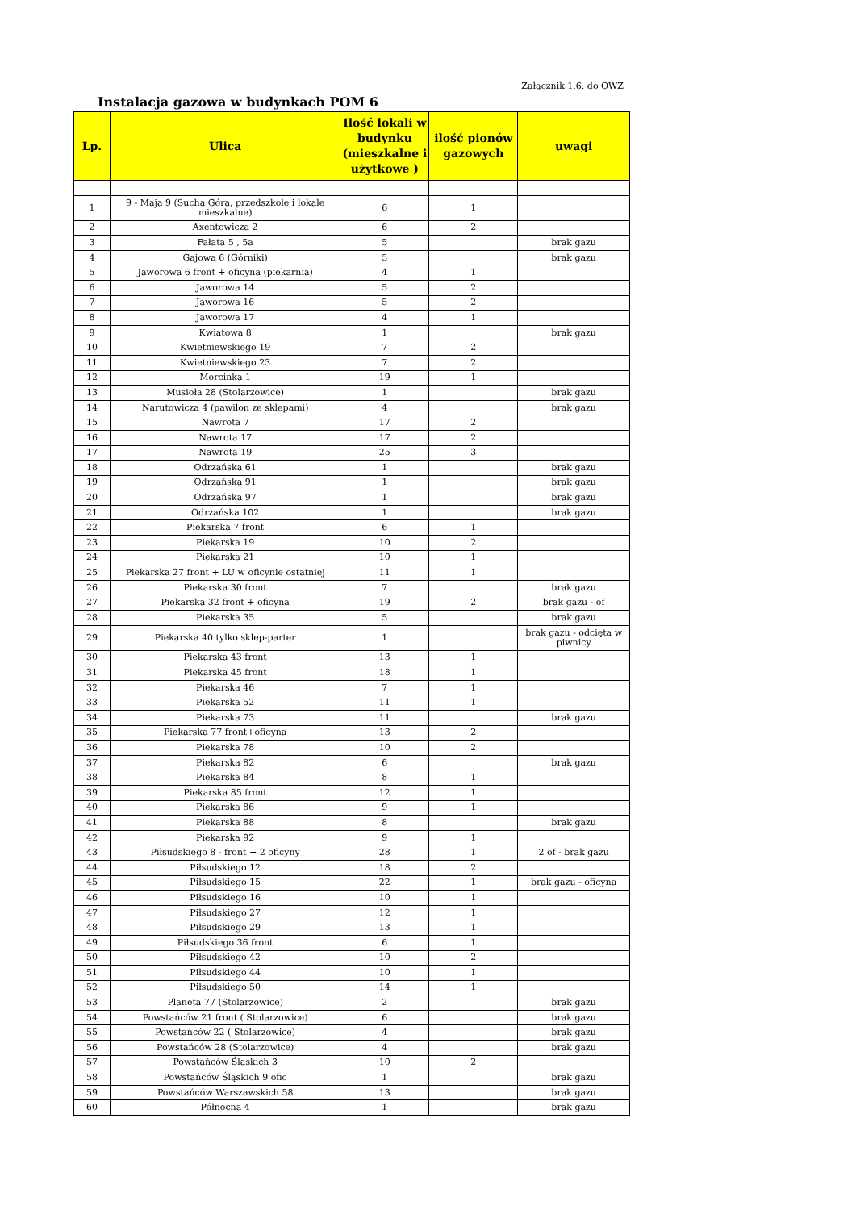Załącznik 1.6. do OWZ
Instalacja gazowa w budynkach POM 6
| Lp. | Ulica | Ilość lokali w budynku (mieszkalne i użytkowe ) | ilość pionów gazowych | uwagi |
| --- | --- | --- | --- | --- |
| 1 | 9 - Maja 9 (Sucha Góra, przedszkole i lokale mieszkalne) | 6 | 1 | |
| 2 | Axentowicza 2 | 6 | 2 | |
| 3 | Fałata 5 , 5a | 5 | | brak gazu |
| 4 | Gajowa 6 (Górniki) | 5 | | brak gazu |
| 5 | Jaworowa 6 front + oficyna (piekarnia) | 4 | 1 | |
| 6 | Jaworowa 14 | 5 | 2 | |
| 7 | Jaworowa 16 | 5 | 2 | |
| 8 | Jaworowa 17 | 4 | 1 | |
| 9 | Kwiatowa 8 | 1 | | brak gazu |
| 10 | Kwietniewskiego 19 | 7 | 2 | |
| 11 | Kwietniewskiego 23 | 7 | 2 | |
| 12 | Morcinka 1 | 19 | 1 | |
| 13 | Musioła 28 (Stolarzowice) | 1 | | brak gazu |
| 14 | Narutowicza 4 (pawilon ze sklepami) | 4 | | brak gazu |
| 15 | Nawrota 7 | 17 | 2 | |
| 16 | Nawrota 17 | 17 | 2 | |
| 17 | Nawrota 19 | 25 | 3 | |
| 18 | Odrzańska 61 | 1 | | brak gazu |
| 19 | Odrzańska 91 | 1 | | brak gazu |
| 20 | Odrzańska 97 | 1 | | brak gazu |
| 21 | Odrzańska 102 | 1 | | brak gazu |
| 22 | Piekarska 7 front | 6 | 1 | |
| 23 | Piekarska 19 | 10 | 2 | |
| 24 | Piekarska 21 | 10 | 1 | |
| 25 | Piekarska 27 front + LU w oficynie ostatniej | 11 | 1 | |
| 26 | Piekarska 30 front | 7 | | brak gazu |
| 27 | Piekarska 32 front + oficyna | 19 | 2 | brak gazu - of |
| 28 | Piekarska 35 | 5 | | brak gazu |
| 29 | Piekarska 40 tylko sklep-parter | 1 | | brak gazu - odcięta w piwnicy |
| 30 | Piekarska 43 front | 13 | 1 | |
| 31 | Piekarska 45 front | 18 | 1 | |
| 32 | Piekarska 46 | 7 | 1 | |
| 33 | Piekarska 52 | 11 | 1 | |
| 34 | Piekarska 73 | 11 | | brak gazu |
| 35 | Piekarska 77 front+oficyna | 13 | 2 | |
| 36 | Piekarska 78 | 10 | 2 | |
| 37 | Piekarska 82 | 6 | | brak gazu |
| 38 | Piekarska 84 | 8 | 1 | |
| 39 | Piekarska 85 front | 12 | 1 | |
| 40 | Piekarska 86 | 9 | 1 | |
| 41 | Piekarska 88 | 8 | | brak gazu |
| 42 | Piekarska 92 | 9 | 1 | |
| 43 | Piłsudskiego 8 - front + 2 oficyny | 28 | 1 | 2 of - brak gazu |
| 44 | Piłsudskiego 12 | 18 | 2 | |
| 45 | Piłsudskiego 15 | 22 | 1 | brak gazu - oficyna |
| 46 | Piłsudskiego 16 | 10 | 1 | |
| 47 | Piłsudskiego 27 | 12 | 1 | |
| 48 | Piłsudskiego 29 | 13 | 1 | |
| 49 | Piłsudskiego 36 front | 6 | 1 | |
| 50 | Piłsudskiego 42 | 10 | 2 | |
| 51 | Piłsudskiego 44 | 10 | 1 | |
| 52 | Piłsudskiego 50 | 14 | 1 | |
| 53 | Planeta 77 (Stolarzowice) | 2 | | brak gazu |
| 54 | Powstańców 21 front ( Stolarzowice) | 6 | | brak gazu |
| 55 | Powstańców 22 ( Stolarzowice) | 4 | | brak gazu |
| 56 | Powstańców 28 (Stolarzowice) | 4 | | brak gazu |
| 57 | Powstańców Śląskich 3 | 10 | 2 | |
| 58 | Powstańców Śląskich 9 ofic | 1 | | brak gazu |
| 59 | Powstańców Warszawskich 58 | 13 | | brak gazu |
| 60 | Północna 4 | 1 | | brak gazu |